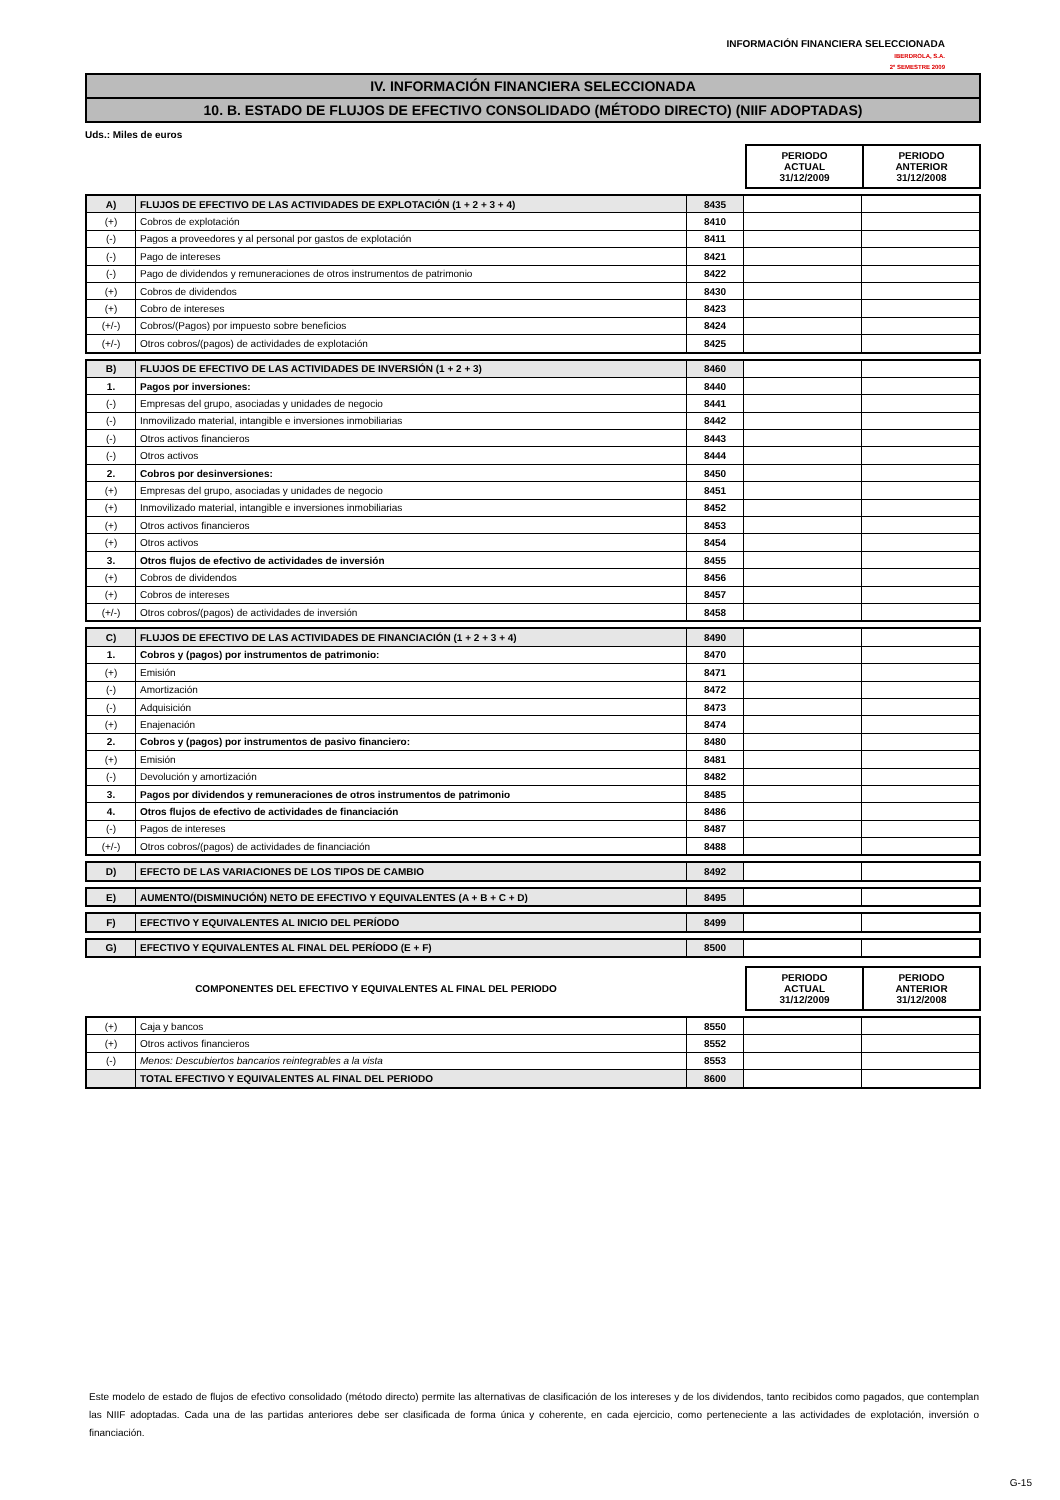INFORMACIÓN FINANCIERA SELECCIONADA
IBERDROLA, S.A.
2º SEMESTRE 2009
IV. INFORMACIÓN FINANCIERA SELECCIONADA
10. B. ESTADO DE FLUJOS DE EFECTIVO CONSOLIDADO (MÉTODO DIRECTO) (NIIF ADOPTADAS)
Uds.: Miles de euros
PERIODO
ACTUAL
31/12/2009
PERIODO
ANTERIOR
31/12/2008
| A) | FLUJOS DE EFECTIVO DE LAS ACTIVIDADES DE EXPLOTACIÓN (1 + 2 + 3 + 4) | 8435 | | |
| (+) | Cobros de explotación | 8410 | | |
| (-) | Pagos a proveedores y al personal por gastos de explotación | 8411 | | |
| (-) | Pago de intereses | 8421 | | |
| (-) | Pago de dividendos y remuneraciones de otros instrumentos de patrimonio | 8422 | | |
| (+) | Cobros de dividendos | 8430 | | |
| (+) | Cobro de intereses | 8423 | | |
| (+/-) | Cobros/(Pagos) por impuesto sobre beneficios | 8424 | | |
| (+/-) | Otros cobros/(pagos) de actividades de explotación | 8425 | | |
| B) | FLUJOS DE EFECTIVO DE LAS ACTIVIDADES DE INVERSIÓN (1 + 2 + 3) | 8460 | | |
| 1. | Pagos por inversiones: | 8440 | | |
| (-) | Empresas del grupo, asociadas y unidades de negocio | 8441 | | |
| (-) | Inmovilizado material, intangible e inversiones inmobiliarias | 8442 | | |
| (-) | Otros activos financieros | 8443 | | |
| (-) | Otros activos | 8444 | | |
| 2. | Cobros por desinversiones: | 8450 | | |
| (+) | Empresas del grupo, asociadas y unidades de negocio | 8451 | | |
| (+) | Inmovilizado material, intangible e inversiones inmobiliarias | 8452 | | |
| (+) | Otros activos financieros | 8453 | | |
| (+) | Otros activos | 8454 | | |
| 3. | Otros flujos de efectivo de actividades de inversión | 8455 | | |
| (+) | Cobros de dividendos | 8456 | | |
| (+) | Cobros de intereses | 8457 | | |
| (+/-) | Otros cobros/(pagos) de actividades de inversión | 8458 | | |
| C) | FLUJOS DE EFECTIVO DE LAS ACTIVIDADES DE FINANCIACIÓN (1 + 2 + 3 + 4) | 8490 | | |
| 1. | Cobros y (pagos) por instrumentos de patrimonio: | 8470 | | |
| (+) | Emisión | 8471 | | |
| (-) | Amortización | 8472 | | |
| (-) | Adquisición | 8473 | | |
| (+) | Enajenación | 8474 | | |
| 2. | Cobros y (pagos) por instrumentos de pasivo financiero: | 8480 | | |
| (+) | Emisión | 8481 | | |
| (-) | Devolución y amortización | 8482 | | |
| 3. | Pagos por dividendos y remuneraciones de otros instrumentos de patrimonio | 8485 | | |
| 4. | Otros flujos de efectivo de actividades de financiación | 8486 | | |
| (-) | Pagos de intereses | 8487 | | |
| (+/-) | Otros cobros/(pagos) de actividades de financiación | 8488 | | |
| D) | EFECTO DE LAS VARIACIONES DE LOS TIPOS DE CAMBIO | 8492 | | |
| E) | AUMENTO/(DISMINUCIÓN) NETO DE EFECTIVO Y EQUIVALENTES (A + B + C + D) | 8495 | | |
| F) | EFECTIVO Y EQUIVALENTES AL INICIO DEL PERÍODO | 8499 | | |
| G) | EFECTIVO Y EQUIVALENTES AL FINAL DEL PERÍODO (E + F) | 8500 | | |
COMPONENTES DEL EFECTIVO Y EQUIVALENTES AL FINAL DEL PERIODO
PERIODO
ACTUAL
31/12/2009
PERIODO
ANTERIOR
31/12/2008
| (+) | Caja y bancos | 8550 | | |
| (+) | Otros activos financieros | 8552 | | |
| (-) | Menos: Descubiertos bancarios reintegrables a la vista | 8553 | | |
| | TOTAL EFECTIVO Y EQUIVALENTES AL FINAL DEL PERIODO | 8600 | | |
Este modelo de estado de flujos de efectivo consolidado (método directo) permite las alternativas de clasificación de los intereses y de los dividendos, tanto recibidos como pagados, que contemplan las NIIF adoptadas. Cada una de las partidas anteriores debe ser clasificada de forma única y coherente, en cada ejercicio, como perteneciente a las actividades de explotación, inversión o financiación.
G-15